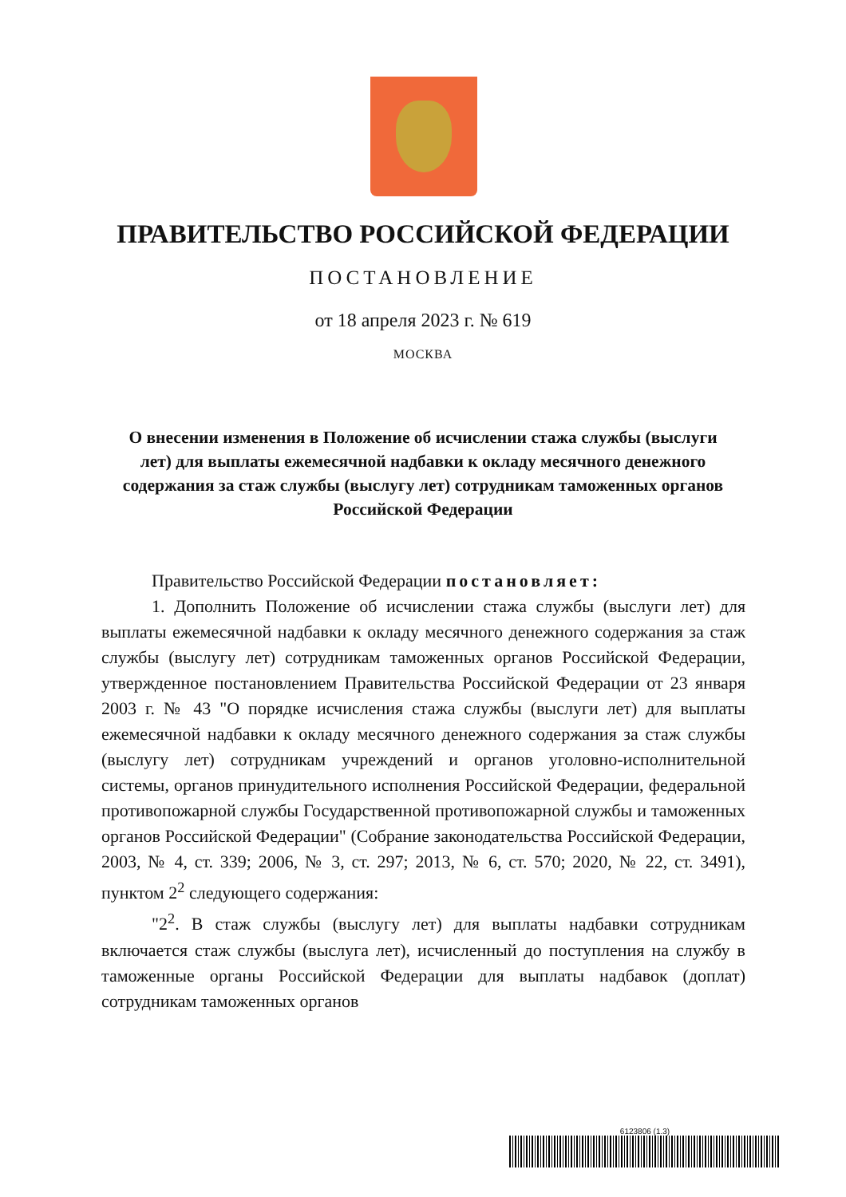ПРАВИТЕЛЬСТВО РОССИЙСКОЙ ФЕДЕРАЦИИ
ПОСТАНОВЛЕНИЕ
от 18 апреля 2023 г. № 619
МОСКВА
О внесении изменения в Положение об исчислении стажа службы (выслуги лет) для выплаты ежемесячной надбавки к окладу месячного денежного содержания за стаж службы (выслугу лет) сотрудникам таможенных органов Российской Федерации
Правительство Российской Федерации постановляет:
1. Дополнить Положение об исчислении стажа службы (выслуги лет) для выплаты ежемесячной надбавки к окладу месячного денежного содержания за стаж службы (выслугу лет) сотрудникам таможенных органов Российской Федерации, утвержденное постановлением Правительства Российской Федерации от 23 января 2003 г. № 43 "О порядке исчисления стажа службы (выслуги лет) для выплаты ежемесячной надбавки к окладу месячного денежного содержания за стаж службы (выслугу лет) сотрудникам учреждений и органов уголовно-исполнительной системы, органов принудительного исполнения Российской Федерации, федеральной противопожарной службы Государственной противопожарной службы и таможенных органов Российской Федерации" (Собрание законодательства Российской Федерации, 2003, № 4, ст. 339; 2006, № 3, ст. 297; 2013, № 6, ст. 570; 2020, № 22, ст. 3491), пунктом 2<sup>2</sup> следующего содержания:
"2<sup>2</sup>. В стаж службы (выслугу лет) для выплаты надбавки сотрудникам включается стаж службы (выслуга лет), исчисленный до поступления на службу в таможенные органы Российской Федерации для выплаты надбавок (доплат) сотрудникам таможенных органов
6123806 (1.3)